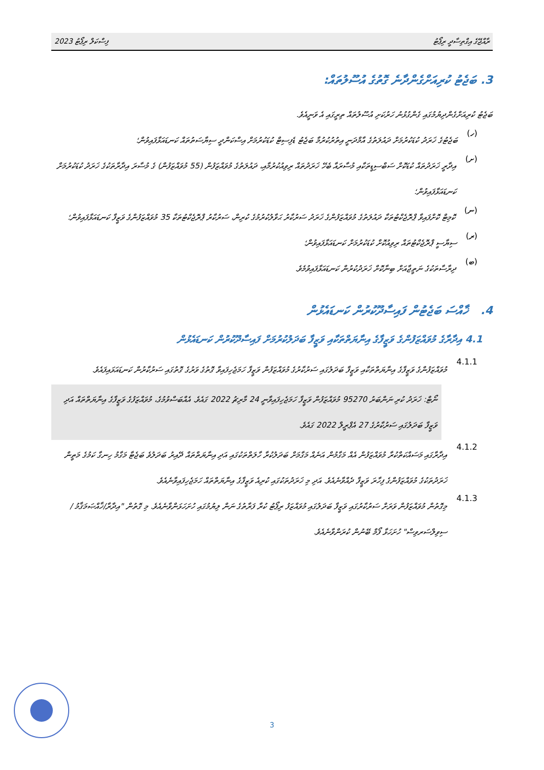ފިސްކަލް ރިޕޯޓު 2023 ރާއްޖޭގެ އިގްތިސާދީ ރިޕޯޓު
3. ބަޖެޓު ކުރިއަށްގެންދާނެ ގޮތުގެ އުސޫލުތައް:
ބަޖެޓު ކުރިއަށްގެންދިޔުމުގައި ގެންގުޅުނު ހަރުކަށި އުސޫލުތައް ތިރީގައި އެ ވަނީއެވެ.
(ހ)
ބަޖެޓުގެ ޚަރަދު ކުޑަކުރުމަށް ދައުލަތުގެ އާމްދަނީ އިތުރުކުރުމާ ބަޖެޓު ޑެފިސިޓް ކުޑަކުރުމަށް އިސްކަންދީ ސިޔާސަތުތައް ކަނޑައަޅާފައިވުން؛
(ށ)
އިދާރީ ޚަރަދުތައް ކުޑަކޮށް ސަބްސިޑީތަކާއި މުސާރައާ ބެހޭ ޚަރަދުތައް ރިވިއުކުރުމާއި، ދައުލަތުގެ މުވައްޒަފުން (55 މުވައްޒަފުން) ގެ މުސާރަ އިދާރާތަކުގެ ޚަރަދު ކުޑަކުރުމަށް ކަނޑައަޅާފައިވުން؛
(ނ)
ކޮމިޓް ކޮށްފައިވާ ޕްރޮޖެކްޓުތަކާ ދައުލަތުގެ މުވައްޒަފުންގެ ޚަރަދު ސަރުކާރު ޙަވާލުކުރުމުގެ ކުރިން، ސަރުކާރު ޕްރޮޖެކްޓުތަކާ 35 މުވައްޒަފުންގެ ވަޒީފާ ކަނޑައަޅާފައިވުން؛
(ރ)
ސިޔާސީ ޕްރޮޖެކްޓުތައް ރިވިއުކޮށް ކުޑަކުރުމަށް ކަނޑައަޅާފައިވުން؛
(ބ)
ދިރާސާތަކުގެ ނަތީޖާއަށް ބިނާކޮށް ޚަރަދުކުރުން ކަނޑައަޅާފައިވުމެވެ.
4. ޚާއްސަ ބަޖެޓުން ފައިސާދޫކުރުން ކަނޑައެޅުން
4.1 އިދާރާގެ މުވައްޒަފުންގެ ވަޒީފާގެ އިނާޔަތްތަކާއި ވަޒީފާ ބަދަލުކުރުމަށް ފައިސާދޫކުރުން ކަނޑައެޅުން
4.1.1
މުވައްޒަފުންގެ ވަޒީފާގެ އިނާޔަތްތަކާއި ވަޒީފާ ބަދަލުގައި ސަރުކާރުގެ މުވައްޒަފުން ވަޒީފާ ހަމަޖެހިފައިވާ ގޮތުގެ ވަރުގެ ގޮތުގައި ސަރުކާރުން ކަނޑައަޅައިފައެވެ.
ނޯޓް: ޚަރަދު ކުރި ނަންބަރު 95270 މުވައްޒަފުން ވަޒީފާ ހަމަޖެހިފައިވާނީ 24 މާރިޗު 2022 ގައެވެ. އެއްބަސްވުމުގެ، މުވައްޒަފުގެ ވަޒީފާގެ އިނާޔަތްތައް އަދި ވަޒީފާ ބަދަލުގައި ސަރުކާރުގެ 27 އެޕްރީލް 2022 ގައެވެ.
4.1.2
އިދާރާގައި މަސައްކަތްކުރާ މުވައްޒަފުން އެއް މަގާމުން އަނެއް މަގާމަށް ބަދަލުކުރާ ހާލަތްތަކުގައި އަދި އިނާޔަތްތައް ދޭއިރު ބަދަލުވެ ބަޖެޓާ މަގާމު ހިނގާ ކަމުގެ މަތީން ޚަރަދުތަކުގެ މުވައްޒަފުންގެ ފިހާރަ ވަޒީފާ ދެއްވާނެއެވެ. އަދި މި ޚަރަދުތަކުގައި ކުރިއެ ވަޒީފާގެ އިނާޔަތްތައް ހަމަޖެހިފައިވާނެއެވެ.
4.1.3
މިގޮތުން މުވައްޒަފުން ވަރަށް ސަރުކާރުގައި ވަޒީފާ ބަދަލުގައި މުވައްޒަފު ރިޕޯޓު ކުރާ ފަރާތުގެ ނަން ލިޔުމުގައި ހުށަހަޅަންވާނެއެވެ. މި ގޮތުން "އިދާރާ/ޚާއްޞަމަޤާމު /ސިވިލްސަރވިސް" ހުށަހަޅާ ފޯމް ބޭނުން ކުރަންވާނެއެވެ.
3